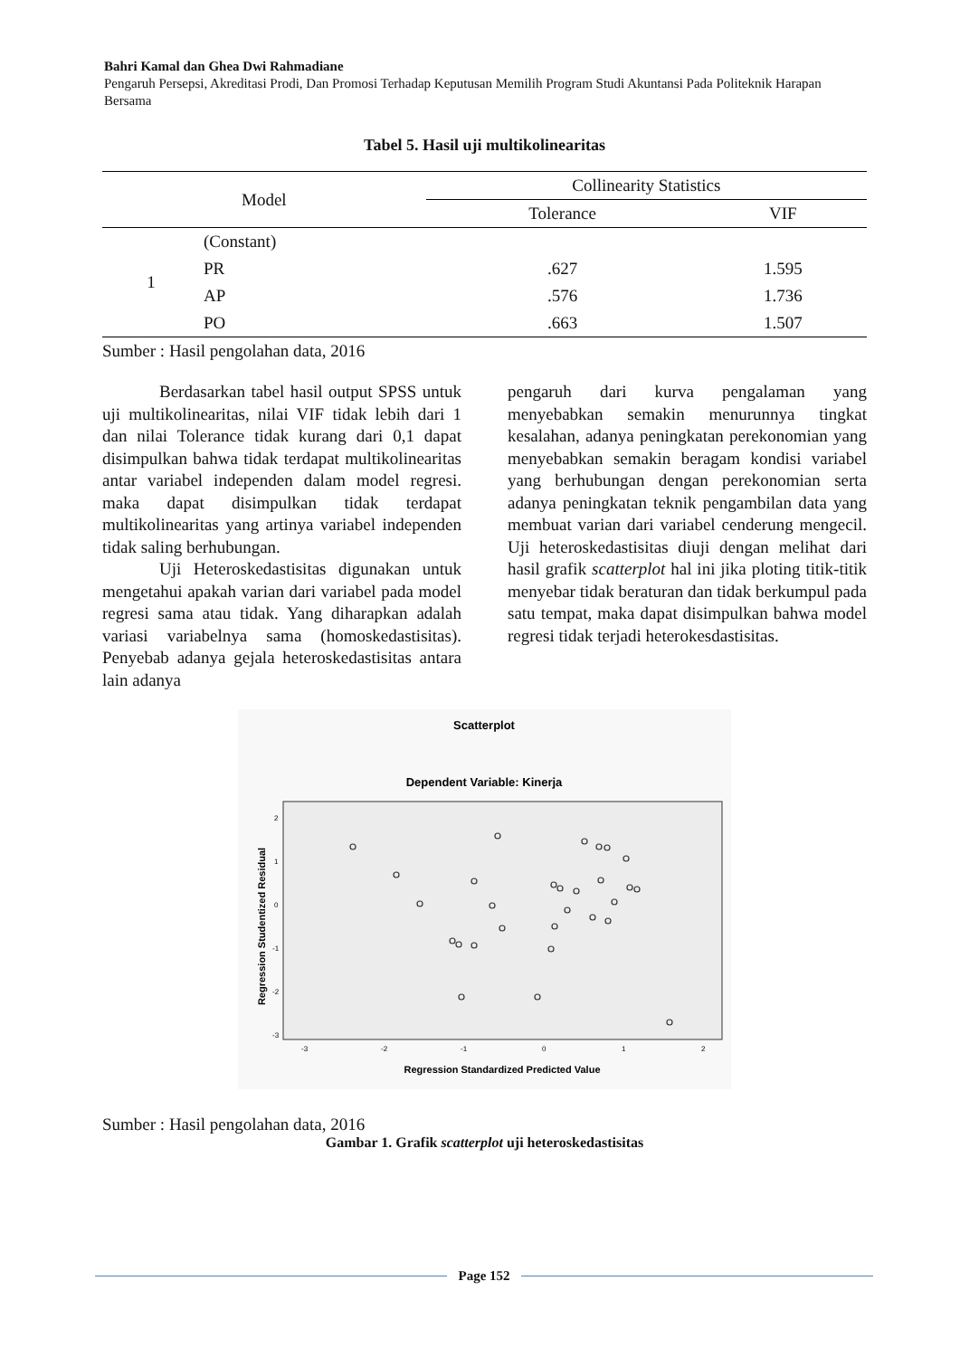Bahri Kamal dan Ghea Dwi Rahmadiane
Pengaruh Persepsi, Akreditasi Prodi, Dan Promosi Terhadap Keputusan Memilih Program Studi Akuntansi Pada Politeknik Harapan Bersama
Tabel 5. Hasil uji multikolinearitas
| Model | | Collinearity Statistics | |
| --- | --- | --- | --- |
| | | Tolerance | VIF |
| 1 | (Constant) | | |
| | PR | .627 | 1.595 |
| | AP | .576 | 1.736 |
| | PO | .663 | 1.507 |
Sumber : Hasil pengolahan data, 2016
Berdasarkan tabel hasil output SPSS untuk uji multikolinearitas, nilai VIF tidak lebih dari 1 dan nilai Tolerance tidak kurang dari 0,1 dapat disimpulkan bahwa tidak terdapat multikolinearitas antar variabel independen dalam model regresi. maka dapat disimpulkan tidak terdapat multikolinearitas yang artinya variabel independen tidak saling berhubungan.
Uji Heteroskedastisitas digunakan untuk mengetahui apakah varian dari variabel pada model regresi sama atau tidak. Yang diharapkan adalah variasi variabelnya sama (homoskedastisitas). Penyebab adanya gejala heteroskedastisitas antara lain adanya
pengaruh dari kurva pengalaman yang menyebabkan semakin menurunnya tingkat kesalahan, adanya peningkatan perekonomian yang menyebabkan semakin beragam kondisi variabel yang berhubungan dengan perekonomian serta adanya peningkatan teknik pengambilan data yang membuat varian dari variabel cenderung mengecil. Uji heteroskedastisitas diuji dengan melihat dari hasil grafik scatterplot hal ini jika ploting titik-titik menyebar tidak beraturan dan tidak berkumpul pada satu tempat, maka dapat disimpulkan bahwa model regresi tidak terjadi heterokesdastisitas.
Scatterplot
Dependent Variable: Kinerja
Regression Studentized Residual
2
1
0
-1
-2
-3
-3
-2
-1
0
1
2
Regression Standardized Predicted Value
Sumber : Hasil pengolahan data, 2016
Gambar 1. Grafik scatterplot uji heteroskedastisitas
Page 152